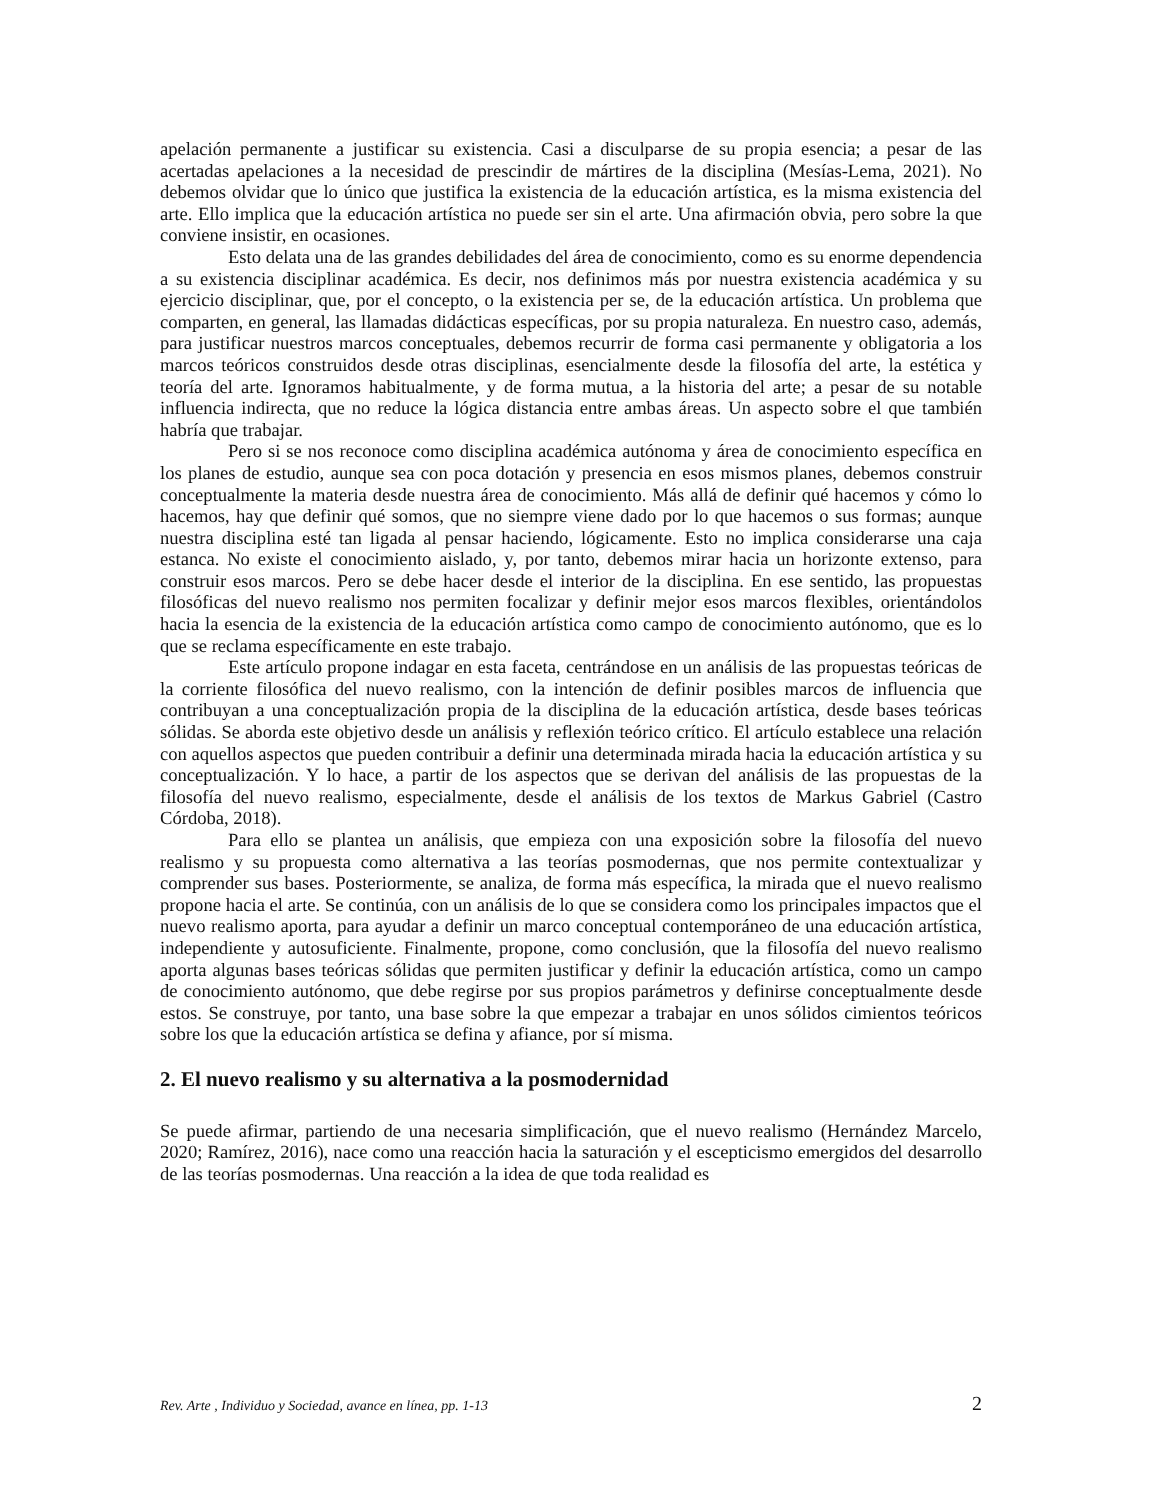apelación permanente a justificar su existencia. Casi a disculparse de su propia esencia; a pesar de las acertadas apelaciones a la necesidad de prescindir de mártires de la disciplina (Mesías-Lema, 2021). No debemos olvidar que lo único que justifica la existencia de la educación artística, es la misma existencia del arte. Ello implica que la educación artística no puede ser sin el arte. Una afirmación obvia, pero sobre la que conviene insistir, en ocasiones.
Esto delata una de las grandes debilidades del área de conocimiento, como es su enorme dependencia a su existencia disciplinar académica. Es decir, nos definimos más por nuestra existencia académica y su ejercicio disciplinar, que, por el concepto, o la existencia per se, de la educación artística. Un problema que comparten, en general, las llamadas didácticas específicas, por su propia naturaleza. En nuestro caso, además, para justificar nuestros marcos conceptuales, debemos recurrir de forma casi permanente y obligatoria a los marcos teóricos construidos desde otras disciplinas, esencialmente desde la filosofía del arte, la estética y teoría del arte. Ignoramos habitualmente, y de forma mutua, a la historia del arte; a pesar de su notable influencia indirecta, que no reduce la lógica distancia entre ambas áreas. Un aspecto sobre el que también habría que trabajar.
Pero si se nos reconoce como disciplina académica autónoma y área de conocimiento específica en los planes de estudio, aunque sea con poca dotación y presencia en esos mismos planes, debemos construir conceptualmente la materia desde nuestra área de conocimiento. Más allá de definir qué hacemos y cómo lo hacemos, hay que definir qué somos, que no siempre viene dado por lo que hacemos o sus formas; aunque nuestra disciplina esté tan ligada al pensar haciendo, lógicamente. Esto no implica considerarse una caja estanca. No existe el conocimiento aislado, y, por tanto, debemos mirar hacia un horizonte extenso, para construir esos marcos. Pero se debe hacer desde el interior de la disciplina. En ese sentido, las propuestas filosóficas del nuevo realismo nos permiten focalizar y definir mejor esos marcos flexibles, orientándolos hacia la esencia de la existencia de la educación artística como campo de conocimiento autónomo, que es lo que se reclama específicamente en este trabajo.
Este artículo propone indagar en esta faceta, centrándose en un análisis de las propuestas teóricas de la corriente filosófica del nuevo realismo, con la intención de definir posibles marcos de influencia que contribuyan a una conceptualización propia de la disciplina de la educación artística, desde bases teóricas sólidas. Se aborda este objetivo desde un análisis y reflexión teórico crítico. El artículo establece una relación con aquellos aspectos que pueden contribuir a definir una determinada mirada hacia la educación artística y su conceptualización. Y lo hace, a partir de los aspectos que se derivan del análisis de las propuestas de la filosofía del nuevo realismo, especialmente, desde el análisis de los textos de Markus Gabriel (Castro Córdoba, 2018).
Para ello se plantea un análisis, que empieza con una exposición sobre la filosofía del nuevo realismo y su propuesta como alternativa a las teorías posmodernas, que nos permite contextualizar y comprender sus bases. Posteriormente, se analiza, de forma más específica, la mirada que el nuevo realismo propone hacia el arte. Se continúa, con un análisis de lo que se considera como los principales impactos que el nuevo realismo aporta, para ayudar a definir un marco conceptual contemporáneo de una educación artística, independiente y autosuficiente. Finalmente, propone, como conclusión, que la filosofía del nuevo realismo aporta algunas bases teóricas sólidas que permiten justificar y definir la educación artística, como un campo de conocimiento autónomo, que debe regirse por sus propios parámetros y definirse conceptualmente desde estos. Se construye, por tanto, una base sobre la que empezar a trabajar en unos sólidos cimientos teóricos sobre los que la educación artística se defina y afiance, por sí misma.
2. El nuevo realismo y su alternativa a la posmodernidad
Se puede afirmar, partiendo de una necesaria simplificación, que el nuevo realismo (Hernández Marcelo, 2020; Ramírez, 2016), nace como una reacción hacia la saturación y el escepticismo emergidos del desarrollo de las teorías posmodernas. Una reacción a la idea de que toda realidad es
Rev. Arte , Individuo y Sociedad, avance en línea, pp. 1-13 2